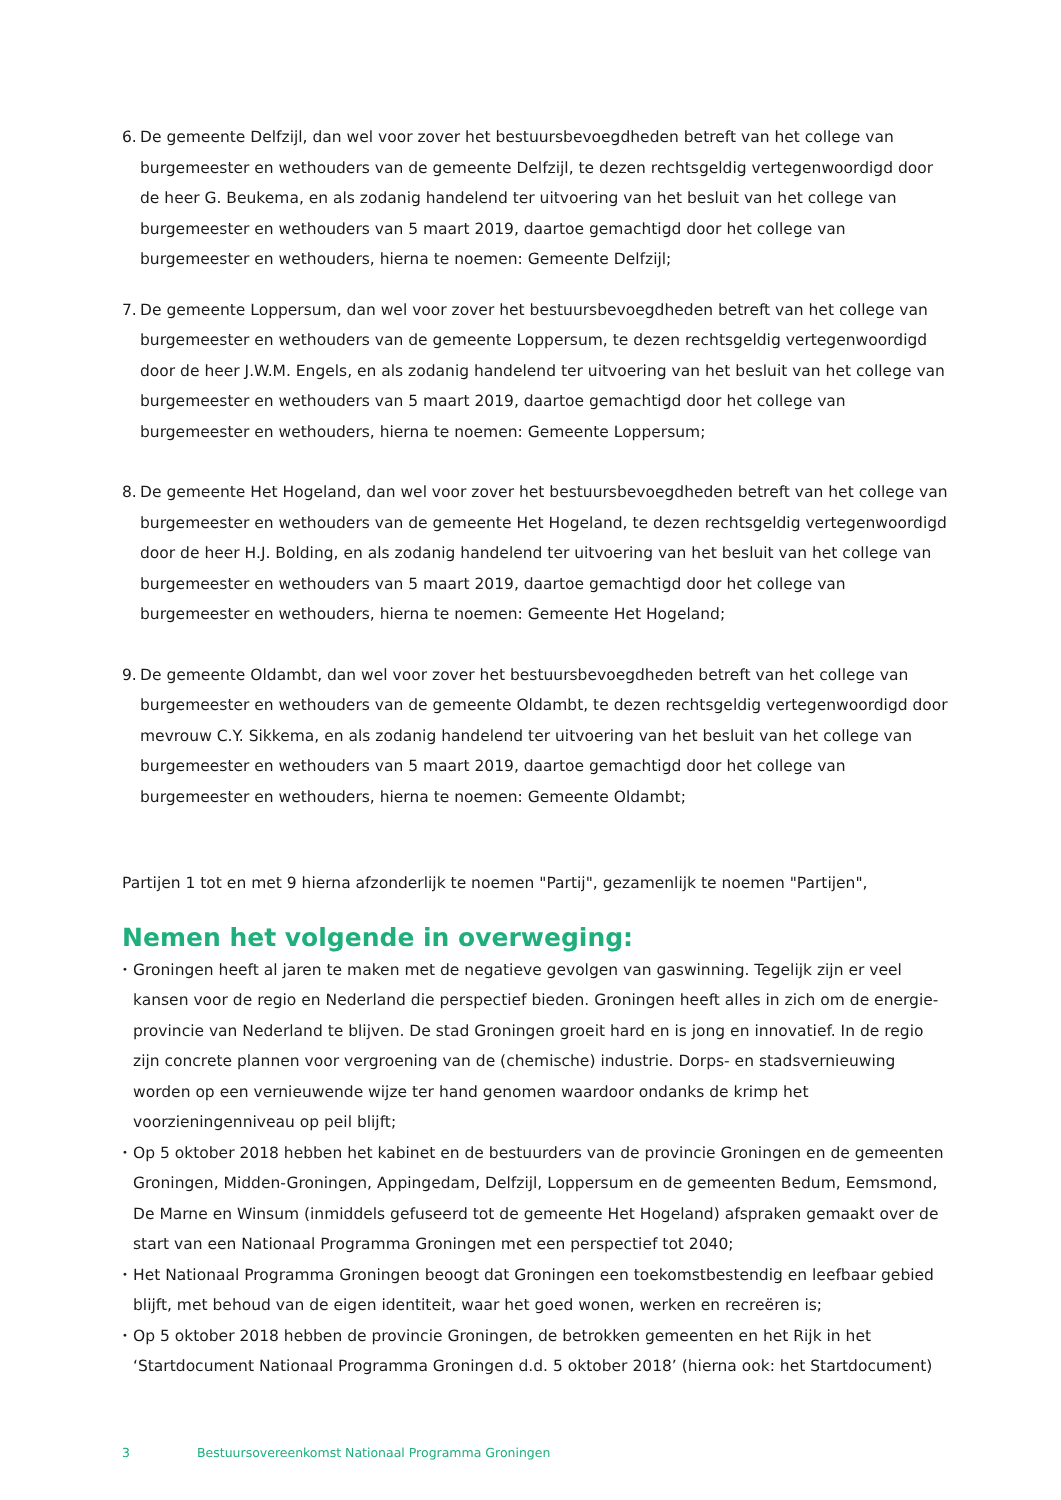6.
De gemeente Delfzijl, dan wel voor zover het bestuursbevoegdheden betreft van het college van burgemeester en wethouders van de gemeente Delfzijl, te dezen rechtsgeldig vertegenwoordigd door de heer G. Beukema, en als zodanig handelend ter uitvoering van het besluit van het college van burgemeester en wethouders van 5 maart 2019, daartoe gemachtigd door het college van burgemeester en wethouders, hierna te noemen: Gemeente Delfzijl;
7.
De gemeente Loppersum, dan wel voor zover het bestuursbevoegdheden betreft van het college van burgemeester en wethouders van de gemeente Loppersum, te dezen rechtsgeldig vertegenwoordigd door de heer J.W.M. Engels, en als zodanig handelend ter uitvoering van het besluit van het college van burgemeester en wethouders van 5 maart 2019, daartoe gemachtigd door het college van burgemeester en wethouders, hierna te noemen: Gemeente Loppersum;
8.
De gemeente Het Hogeland, dan wel voor zover het bestuursbevoegdheden betreft van het college van burgemeester en wethouders van de gemeente Het Hogeland, te dezen rechtsgeldig vertegenwoordigd door de heer H.J. Bolding, en als zodanig handelend ter uitvoering van het besluit van het college van burgemeester en wethouders van 5 maart 2019, daartoe gemachtigd door het college van burgemeester en wethouders, hierna te noemen: Gemeente Het Hogeland;
9.
De gemeente Oldambt, dan wel voor zover het bestuursbevoegdheden betreft van het college van burgemeester en wethouders van de gemeente Oldambt, te dezen rechtsgeldig vertegenwoordigd door mevrouw C.Y. Sikkema, en als zodanig handelend ter uitvoering van het besluit van het college van burgemeester en wethouders van 5 maart 2019, daartoe gemachtigd door het college van burgemeester en wethouders, hierna te noemen: Gemeente Oldambt;
Partijen 1 tot en met 9 hierna afzonderlijk te noemen "Partij", gezamenlijk te noemen "Partijen",
Nemen het volgende in overweging:
•
Groningen heeft al jaren te maken met de negatieve gevolgen van gaswinning. Tegelijk zijn er veel kansen voor de regio en Nederland die perspectief bieden. Groningen heeft alles in zich om de energie­provincie van Nederland te blijven. De stad Groningen groeit hard en is jong en innovatief. In de regio zijn concrete plannen voor vergroening van de (chemische) industrie. Dorps- en stadsvernieuwing worden op een vernieuwende wijze ter hand genomen waardoor ondanks de krimp het voorzieningenniveau op peil blijft;
•
Op 5 oktober 2018 hebben het kabinet en de bestuurders van de provincie Groningen en de gemeenten Groningen, Midden-Groningen, Appingedam, Delfzijl, Loppersum en de gemeenten Bedum, Eemsmond, De Marne en Winsum (inmiddels gefuseerd tot de gemeente Het Hogeland) afspraken gemaakt over de start van een Nationaal Programma Groningen met een perspectief tot 2040;
•
Het Nationaal Programma Groningen beoogt dat Groningen een toekomstbestendig en leefbaar gebied blijft, met behoud van de eigen identiteit, waar het goed wonen, werken en recreëren is;
•
Op 5 oktober 2018 hebben de provincie Groningen, de betrokken gemeenten en het Rijk in het ‘Startdocument Nationaal Programma Groningen d.d. 5 oktober 2018’ (hierna ook: het Startdocument)
3 Bestuursovereenkomst Nationaal Programma Groningen